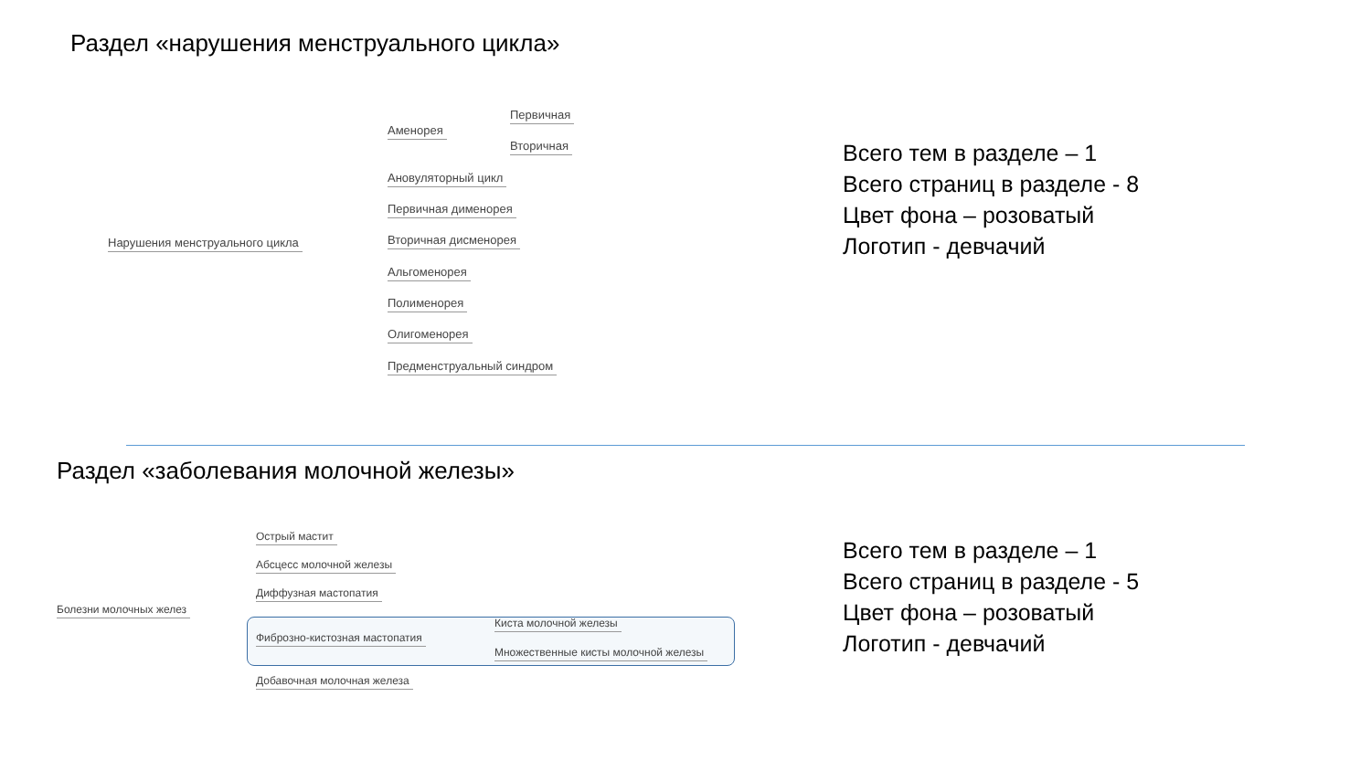Раздел «нарушения менструального цикла»
Нарушения менструального цикла
Аменорея
Первичная
Вторичная
Ановуляторный цикл
Первичная дименорея
Вторичная дисменорея
Альгоменорея
Полименорея
Олигоменорея
Предменструальный синдром
Всего тем в разделе – 1
Всего страниц в разделе - 8
Цвет фона – розоватый
Логотип - девчачий
Раздел «заболевания молочной железы»
Болезни молочных желез
Острый мастит
Абсцесс молочной железы
Диффузная мастопатия
Фиброзно-кистозная мастопатия
Киста молочной железы
Множественные кисты молочной железы
Добавочная молочная железа
Всего тем в разделе – 1
Всего страниц в разделе - 5
Цвет фона – розоватый
Логотип - девчачий